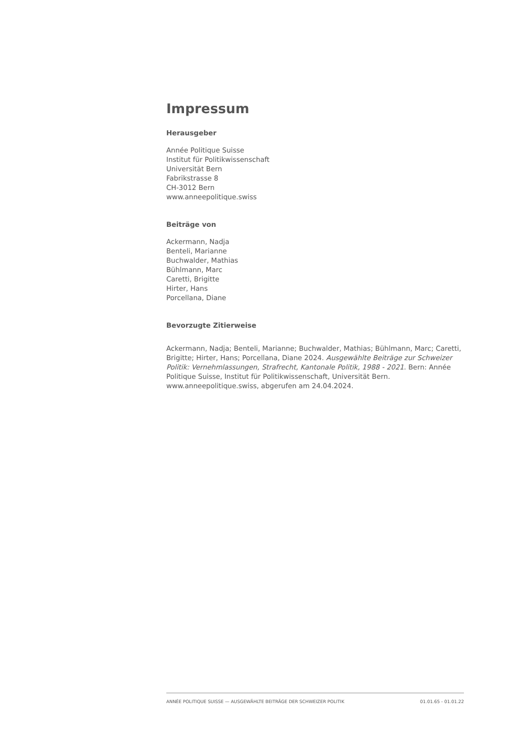Impressum
Herausgeber
Année Politique Suisse
Institut für Politikwissenschaft
Universität Bern
Fabrikstrasse 8
CH-3012 Bern
www.anneepolitique.swiss
Beiträge von
Ackermann, Nadja
Benteli, Marianne
Buchwalder, Mathias
Bühlmann, Marc
Caretti, Brigitte
Hirter, Hans
Porcellana, Diane
Bevorzugte Zitierweise
Ackermann, Nadja; Benteli, Marianne; Buchwalder, Mathias; Bühlmann, Marc; Caretti, Brigitte; Hirter, Hans; Porcellana, Diane 2024. Ausgewählte Beiträge zur Schweizer Politik: Vernehmlassungen, Strafrecht, Kantonale Politik, 1988 - 2021. Bern: Année Politique Suisse, Institut für Politikwissenschaft, Universität Bern. www.anneepolitique.swiss, abgerufen am 24.04.2024.
ANNÉE POLITIQUE SUISSE — AUSGEWÄHLTE BEITRÄGE DER SCHWEIZER POLITIK 01.01.65 - 01.01.22